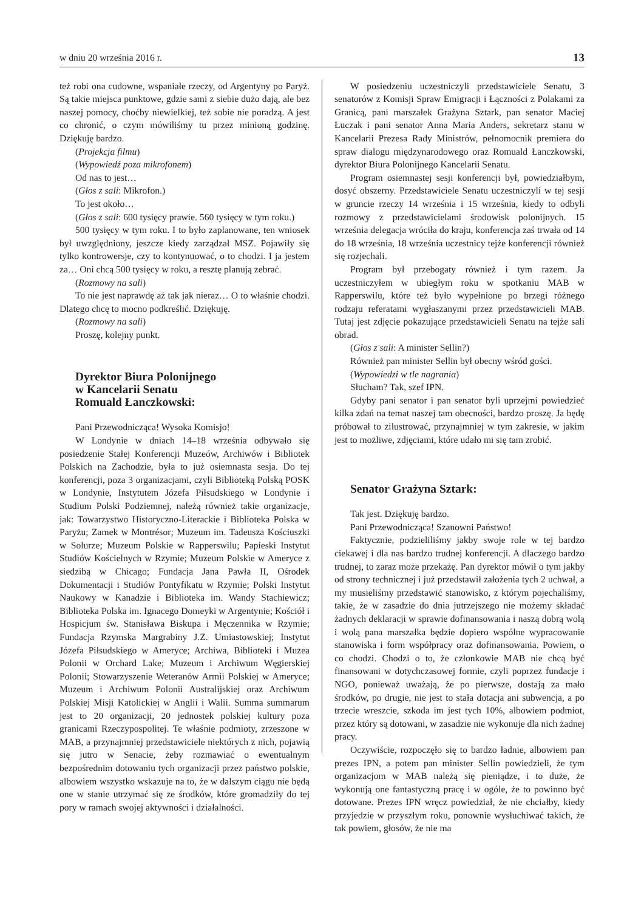w dniu 20 września 2016 r. 13
też robi ona cudowne, wspaniałe rzeczy, od Argentyny po Paryż. Są takie miejsca punktowe, gdzie sami z siebie dużo dają, ale bez naszej pomocy, choćby niewielkiej, też sobie nie poradzą. A jest co chronić, o czym mówiliśmy tu przez minioną godzinę. Dziękuję bardzo.
(Projekcja filmu)
(Wypowiedź poza mikrofonem)
Od nas to jest…
(Głos z sali: Mikrofon.)
To jest około…
(Głos z sali: 600 tysięcy prawie. 560 tysięcy w tym roku.)
500 tysięcy w tym roku. I to było zaplanowane, ten wniosek był uwzględniony, jeszcze kiedy zarządzał MSZ. Pojawiły się tylko kontrowersje, czy to kontynuować, o to chodzi. I ja jestem za… Oni chcą 500 tysięcy w roku, a resztę planują zebrać.
(Rozmowy na sali)
To nie jest naprawdę aż tak jak nieraz… O to właśnie chodzi. Dlatego chcę to mocno podkreślić. Dziękuję.
(Rozmowy na sali)
Proszę, kolejny punkt.
Dyrektor Biura Polonijnego
w Kancelarii Senatu
Romuald Łanczkowski:
Pani Przewodnicząca! Wysoka Komisjo!
W Londynie w dniach 14–18 września odbywało się posiedzenie Stałej Konferencji Muzeów, Archiwów i Bibliotek Polskich na Zachodzie, była to już osiemnasta sesja. Do tej konferencji, poza 3 organizacjami, czyli Biblioteką Polską POSK w Londynie, Instytutem Józefa Piłsudskiego w Londynie i Studium Polski Podziemnej, należą również takie organizacje, jak: Towarzystwo Historyczno-Literackie i Biblioteka Polska w Paryżu; Zamek w Montrésor; Muzeum im. Tadeusza Kościuszki w Solurze; Muzeum Polskie w Rapperswilu; Papieski Instytut Studiów Kościelnych w Rzymie; Muzeum Polskie w Ameryce z siedzibą w Chicago; Fundacja Jana Pawła II, Ośrodek Dokumentacji i Studiów Pontyfikatu w Rzymie; Polski Instytut Naukowy w Kanadzie i Biblioteka im. Wandy Stachiewicz; Biblioteka Polska im. Ignacego Domeyki w Argentynie; Kościół i Hospicjum św. Stanisława Biskupa i Męczennika w Rzymie; Fundacja Rzymska Margrabiny J.Z. Umiastowskiej; Instytut Józefa Piłsudskiego w Ameryce; Archiwa, Biblioteki i Muzea Polonii w Orchard Lake; Muzeum i Archiwum Węgierskiej Polonii; Stowarzyszenie Weteranów Armii Polskiej w Ameryce; Muzeum i Archiwum Polonii Australijskiej oraz Archiwum Polskiej Misji Katolickiej w Anglii i Walii. Summa summarum jest to 20 organizacji, 20 jednostek polskiej kultury poza granicami Rzeczypospolitej. Te właśnie podmioty, zrzeszone w MAB, a przynajmniej przedstawiciele niektórych z nich, pojawią się jutro w Senacie, żeby rozmawiać o ewentualnym bezpośrednim dotowaniu tych organizacji przez państwo polskie, albowiem wszystko wskazuje na to, że w dalszym ciągu nie będą one w stanie utrzymać się ze środków, które gromadziły do tej pory w ramach swojej aktywności i działalności.
W posiedzeniu uczestniczyli przedstawiciele Senatu, 3 senatorów z Komisji Spraw Emigracji i Łączności z Polakami za Granicą, pani marszałek Grażyna Sztark, pan senator Maciej Łuczak i pani senator Anna Maria Anders, sekretarz stanu w Kancelarii Prezesa Rady Ministrów, pełnomocnik premiera do spraw dialogu międzynarodowego oraz Romuald Łanczkowski, dyrektor Biura Polonijnego Kancelarii Senatu.
Program osiemnastej sesji konferencji był, powiedziałbym, dosyć obszerny. Przedstawiciele Senatu uczestniczyli w tej sesji w gruncie rzeczy 14 września i 15 września, kiedy to odbyli rozmowy z przedstawicielami środowisk polonijnych. 15 września delegacja wróciła do kraju, konferencja zaś trwała od 14 do 18 września, 18 września uczestnicy tejże konferencji również się rozjechali.
Program był przebogaty również i tym razem. Ja uczestniczyłem w ubiegłym roku w spotkaniu MAB w Rapperswilu, które też było wypełnione po brzegi różnego rodzaju referatami wygłaszanymi przez przedstawicieli MAB. Tutaj jest zdjęcie pokazujące przedstawicieli Senatu na tejże sali obrad.
(Głos z sali: A minister Sellin?)
Również pan minister Sellin był obecny wśród gości.
(Wypowiedzi w tle nagrania)
Słucham? Tak, szef IPN.
Gdyby pani senator i pan senator byli uprzejmi powiedzieć kilka zdań na temat naszej tam obecności, bardzo proszę. Ja będę próbował to zilustrować, przynajmniej w tym zakresie, w jakim jest to możliwe, zdjęciami, które udało mi się tam zrobić.
Senator Grażyna Sztark:
Tak jest. Dziękuję bardzo.
Pani Przewodnicząca! Szanowni Państwo!
Faktycznie, podzieliliśmy jakby swoje role w tej bardzo ciekawej i dla nas bardzo trudnej konferencji. A dlaczego bardzo trudnej, to zaraz może przekażę. Pan dyrektor mówił o tym jakby od strony technicznej i już przedstawił założenia tych 2 uchwał, a my musieliśmy przedstawić stanowisko, z którym pojechaliśmy, takie, że w zasadzie do dnia jutrzejszego nie możemy składać żadnych deklaracji w sprawie dofinansowania i naszą dobrą wolą i wolą pana marszałka będzie dopiero wspólne wypracowanie stanowiska i form współpracy oraz dofinansowania. Powiem, o co chodzi. Chodzi o to, że członkowie MAB nie chcą być finansowani w dotychczasowej formie, czyli poprzez fundacje i NGO, ponieważ uważają, że po pierwsze, dostają za mało środków, po drugie, nie jest to stała dotacja ani subwencja, a po trzecie wreszcie, szkoda im jest tych 10%, albowiem podmiot, przez który są dotowani, w zasadzie nie wykonuje dla nich żadnej pracy.
Oczywiście, rozpoczęło się to bardzo ładnie, albowiem pan prezes IPN, a potem pan minister Sellin powiedzieli, że tym organizacjom w MAB należą się pieniądze, i to duże, że wykonują one fantastyczną pracę i w ogóle, że to powinno być dotowane. Prezes IPN wręcz powiedział, że nie chciałby, kiedy przyjedzie w przyszłym roku, ponownie wysłuchiwać takich, że tak powiem, głosów, że nie ma